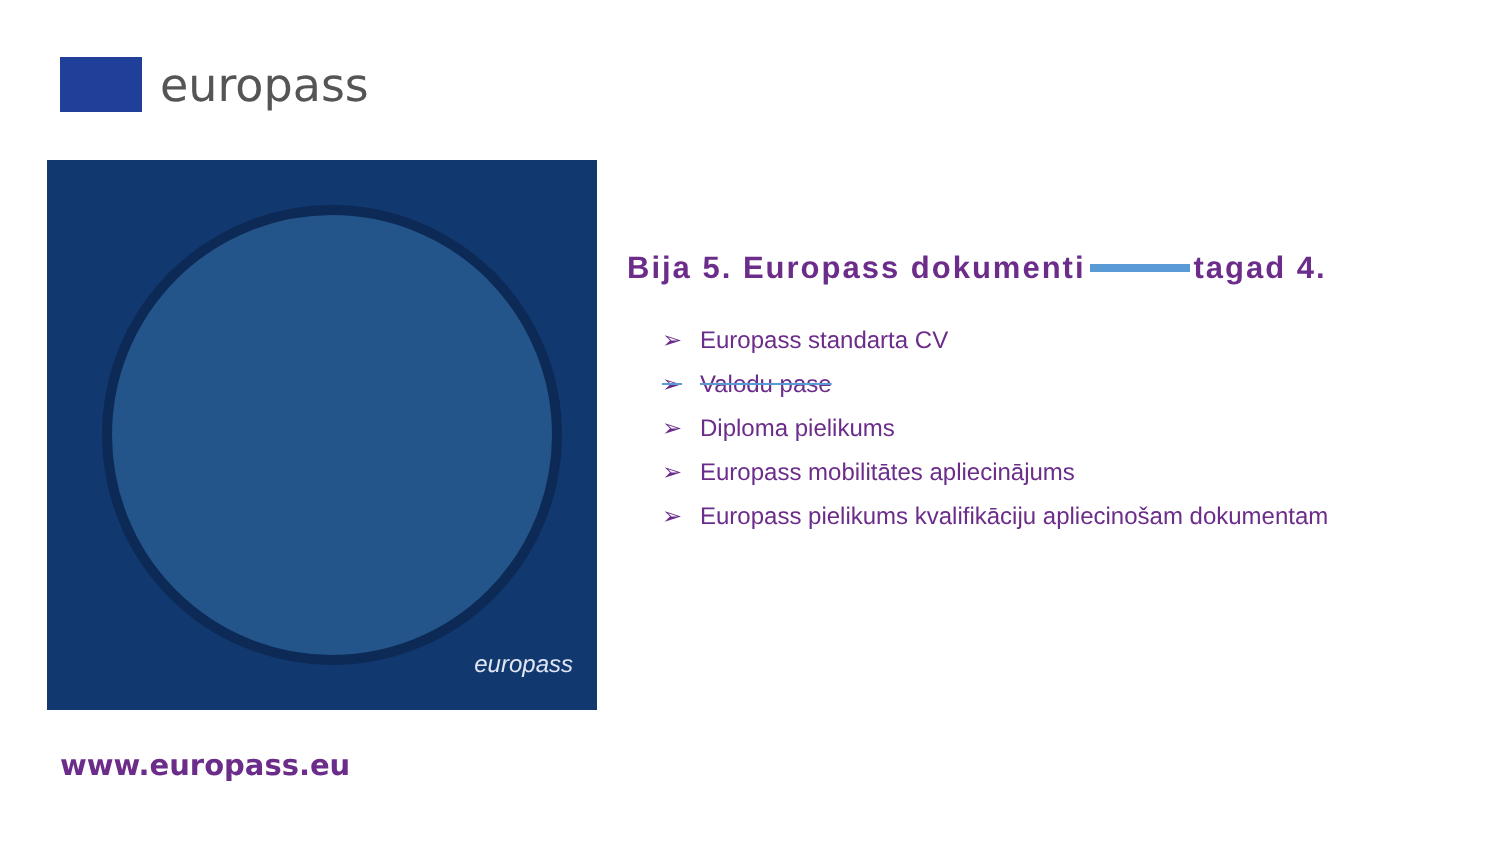europass
europass
Bija 5. Europass dokumenti tagad 4.
➢ Europass standarta CV
➢ Valodu pase
➢ Diploma pielikums
➢ Europass mobilitātes apliecinājums
➢ Europass pielikums kvalifikāciju apliecinošam dokumentam
www.europass.eu